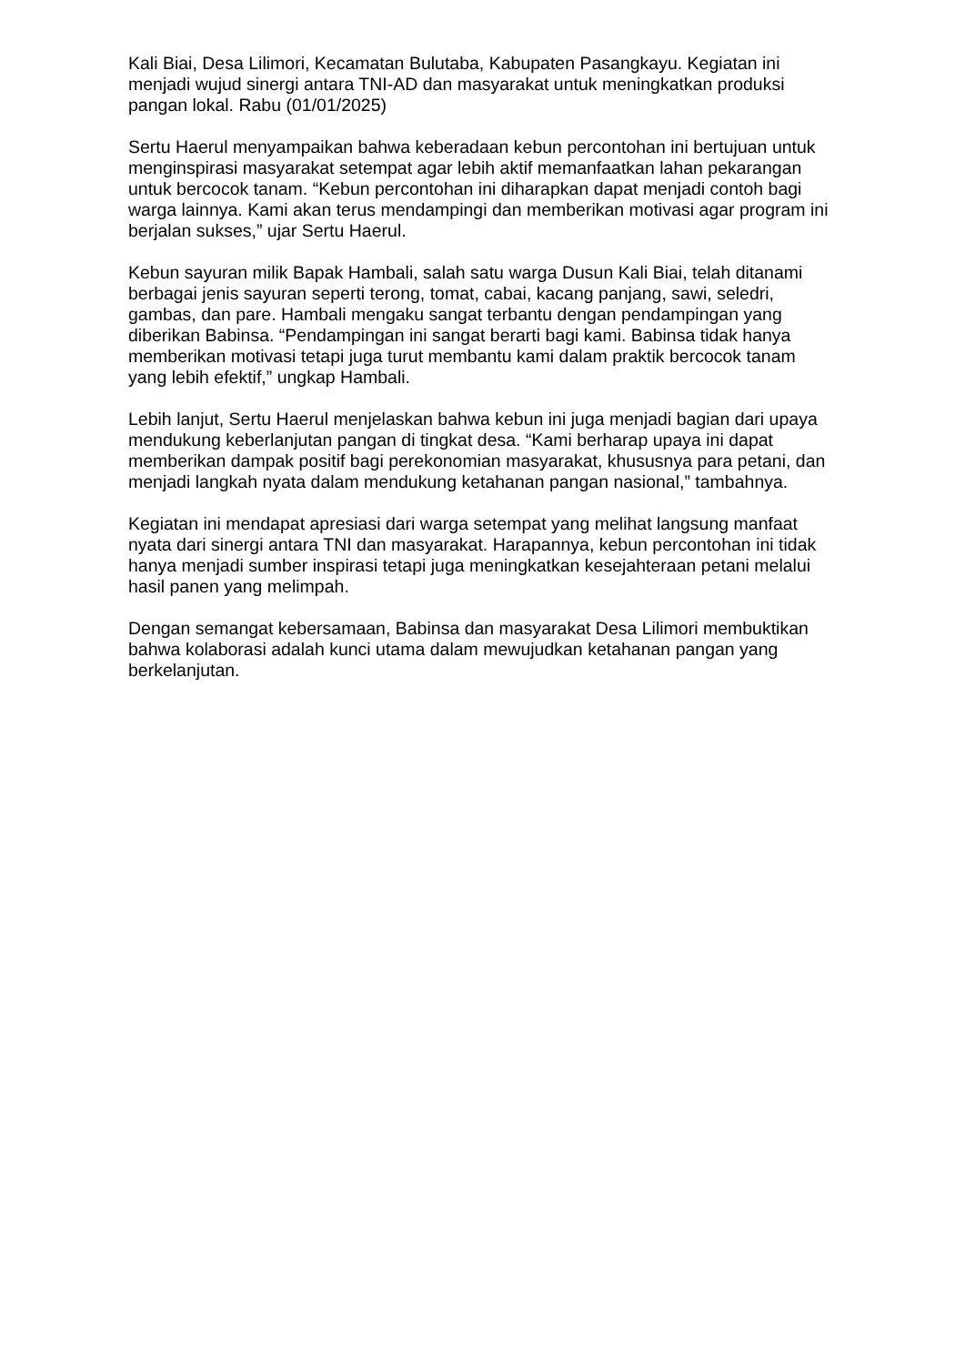Kali Biai, Desa Lilimori, Kecamatan Bulutaba, Kabupaten Pasangkayu. Kegiatan ini menjadi wujud sinergi antara TNI-AD dan masyarakat untuk meningkatkan produksi pangan lokal. Rabu (01/01/2025)
Sertu Haerul menyampaikan bahwa keberadaan kebun percontohan ini bertujuan untuk menginspirasi masyarakat setempat agar lebih aktif memanfaatkan lahan pekarangan untuk bercocok tanam. “Kebun percontohan ini diharapkan dapat menjadi contoh bagi warga lainnya. Kami akan terus mendampingi dan memberikan motivasi agar program ini berjalan sukses,” ujar Sertu Haerul.
Kebun sayuran milik Bapak Hambali, salah satu warga Dusun Kali Biai, telah ditanami berbagai jenis sayuran seperti terong, tomat, cabai, kacang panjang, sawi, seledri, gambas, dan pare. Hambali mengaku sangat terbantu dengan pendampingan yang diberikan Babinsa. “Pendampingan ini sangat berarti bagi kami. Babinsa tidak hanya memberikan motivasi tetapi juga turut membantu kami dalam praktik bercocok tanam yang lebih efektif,” ungkap Hambali.
Lebih lanjut, Sertu Haerul menjelaskan bahwa kebun ini juga menjadi bagian dari upaya mendukung keberlanjutan pangan di tingkat desa. “Kami berharap upaya ini dapat memberikan dampak positif bagi perekonomian masyarakat, khususnya para petani, dan menjadi langkah nyata dalam mendukung ketahanan pangan nasional,” tambahnya.
Kegiatan ini mendapat apresiasi dari warga setempat yang melihat langsung manfaat nyata dari sinergi antara TNI dan masyarakat. Harapannya, kebun percontohan ini tidak hanya menjadi sumber inspirasi tetapi juga meningkatkan kesejahteraan petani melalui hasil panen yang melimpah.
Dengan semangat kebersamaan, Babinsa dan masyarakat Desa Lilimori membuktikan bahwa kolaborasi adalah kunci utama dalam mewujudkan ketahanan pangan yang berkelanjutan.